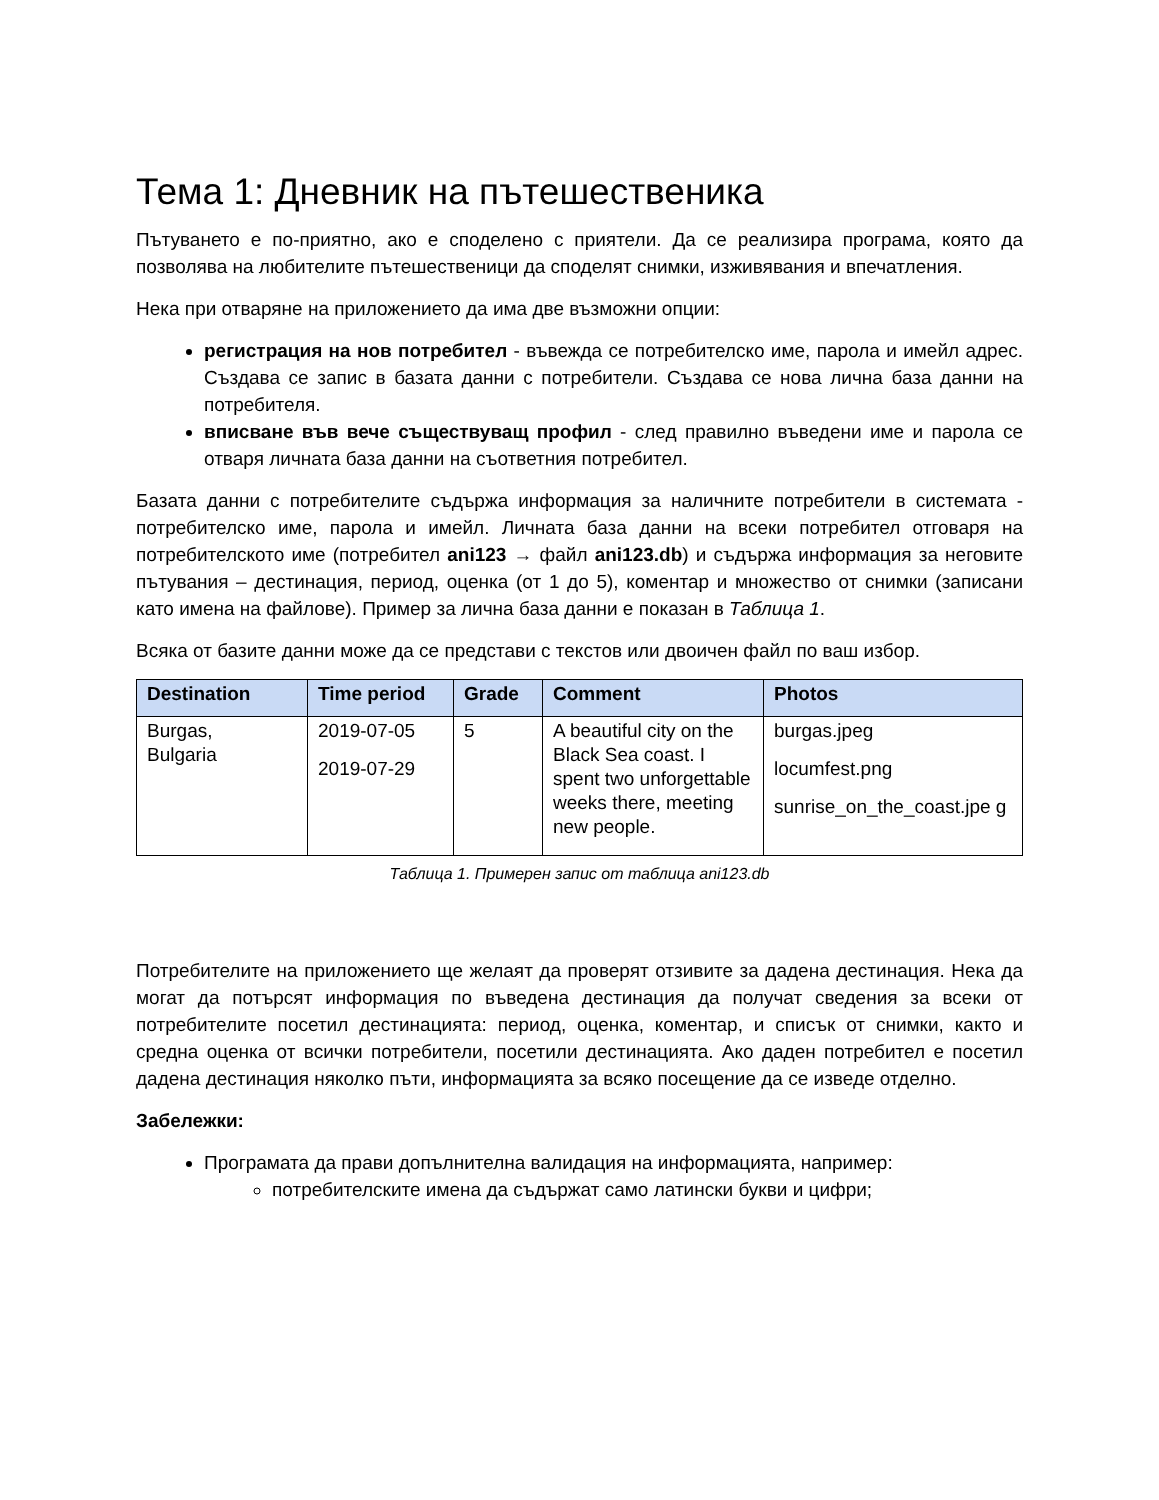Тема 1: Дневник на пътешественика
Пътуването е по-приятно, ако е споделено с приятели. Да се реализира програма, която да позволява на любителите пътешественици да споделят снимки, изживявания и впечатления.
Нека при отваряне на приложението да има две възможни опции:
регистрация на нов потребител - въвежда се потребителско име, парола и имейл адрес. Създава се запис в базата данни с потребители. Създава се нова лична база данни на потребителя.
вписване във вече съществуващ профил - след правилно въведени име и парола се отваря личната база данни на съответния потребител.
Базата данни с потребителите съдържа информация за наличните потребители в системата - потребителско име, парола и имейл. Личната база данни на всеки потребител отговаря на потребителското име (потребител ani123 → файл ani123.db) и съдържа информация за неговите пътувания – дестинация, период, оценка (от 1 до 5), коментар и множество от снимки (записани като имена на файлове). Пример за лична база данни е показан в Таблица 1.
Всяка от базите данни може да се представи с текстов или двоичен файл по ваш избор.
| Destination | Time period | Grade | Comment | Photos |
| --- | --- | --- | --- | --- |
| Burgas, Bulgaria | 2019-07-05 2019-07-29 | 5 | A beautiful city on the Black Sea coast. I spent two unforgettable weeks there, meeting new people. | burgas.jpeg locumfest.png sunrise_on_the_coast.jpe g |
Таблица 1. Примерен запис от таблица ani123.db
Потребителите на приложението ще желаят да проверят отзивите за дадена дестинация. Нека да могат да потърсят информация по въведена дестинация да получат сведения за всеки от потребителите посетил дестинацията: период, оценка, коментар, и списък от снимки, както и средна оценка от всички потребители, посетили дестинацията. Ако даден потребител е посетил дадена дестинация няколко пъти, информацията за всяко посещение да се изведе отделно.
Забележки:
Програмата да прави допълнителна валидация на информацията, например:
потребителските имена да съдържат само латински букви и цифри;